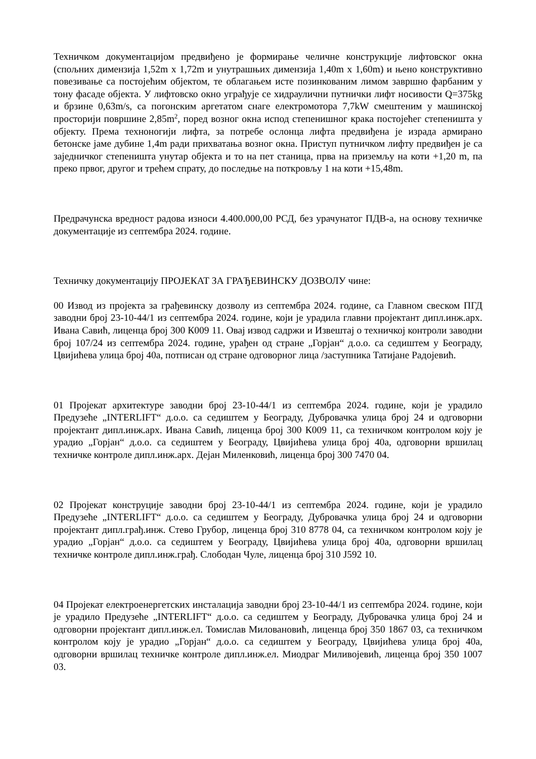Техничком документацијом предвиђено је формирање челичне конструкције лифтовског окна (спољних димензија 1,52m x 1,72m и унутрашњих димензија 1,40m x 1,60m) и њено конструктивно повезивање са постојећим објектом, те облагањем исте позинкованим лимом завршно фарбаним у тону фасаде објекта. У лифтовско окно уграђује се хидраулични путнички лифт носивости Q=375kg и брзине 0,63m/s, са погонским аргетатом снаге електромотора 7,7kW смештеним у машинској просторији површине 2,85m<sup>2</sup>, поред возног окна испод степенишног крака постојећег степеништа у објекту. Према техноногији лифта, за потребе ослонца лифта предвиђена је израда армирано бетонске јаме дубине 1,4m ради прихватања возног окна. Приступ путничком лифту предвиђен је са заједничког степеништа унутар објекта и то на пет станица, прва на приземљу на коти +1,20 m, па преко првог, другог и трећем спрату, до последње на поткровљу 1 на коти +15,48m.
Предрачунска вредност радова износи 4.400.000,00 РСД, без урачунатог ПДВ-а, на основу техничке документације из септембра 2024. године.
Техничку документацију ПРОЈЕКАТ ЗА ГРАЂЕВИНСКУ ДОЗВОЛУ чине:
00 Извод из пројекта за грађевинску дозволу из септембра 2024. године, са Главном свеском ПГД заводни број 23-10-44/1 из септембра 2024. године, који је урадила главни пројектант дипл.инж.арх. Ивана Савић, лиценца број 300 К009 11. Овај извод садржи и Извештај о техничкој контроли заводни број 107/24 из септембра 2024. године, урађен од стране „Горјан“ д.о.о. са седиштем у Београду, Цвијићева улица број 40а, потписан од стране одговорног лица /заступника Татијане Радојевић.
01 Пројекат архитектуре заводни број 23-10-44/1 из септембра 2024. године, који је урадило Предузеће „INTERLIFT“ д.о.о. са седиштем у Београду, Дубровачка улица број 24 и одговорни пројектант дипл.инж.арх. Ивана Савић, лиценца број 300 К009 11, са техничком контролом коју је урадио „Горјан“ д.о.о. са седиштем у Београду, Цвијићева улица број 40а, одговорни вршилац техничке контроле дипл.инж.арх. Дејан Миленковић, лиценца број 300 7470 04.
02 Пројекат конструције заводни број 23-10-44/1 из септембра 2024. године, који је урадило Предузеће „INTERLIFT“ д.о.о. са седиштем у Београду, Дубровачка улица број 24 и одговорни пројектант дипл.грађ.инж. Стево Грубор, лиценца број 310 8778 04, са техничком контролом коју је урадио „Горјан“ д.о.о. са седиштем у Београду, Цвијићева улица број 40а, одговорни вршилац техничке контроле дипл.инж.грађ. Слободан Чуле, лиценца број 310 Ј592 10.
04 Пројекат електроенергетских инсталација заводни број 23-10-44/1 из септембра 2024. године, који је урадило Предузеће „INTERLIFT“ д.о.о. са седиштем у Београду, Дубровачка улица број 24 и одговорни пројектант дипл.инж.ел. Томислав Миловановић, лиценца број 350 1867 03, са техничком контролом коју је урадио „Горјан“ д.о.о. са седиштем у Београду, Цвијићева улица број 40а, одговорни вршилац техничке контроле дипл.инж.ел. Миодраг Миливојевић, лиценца број 350 1007 03.